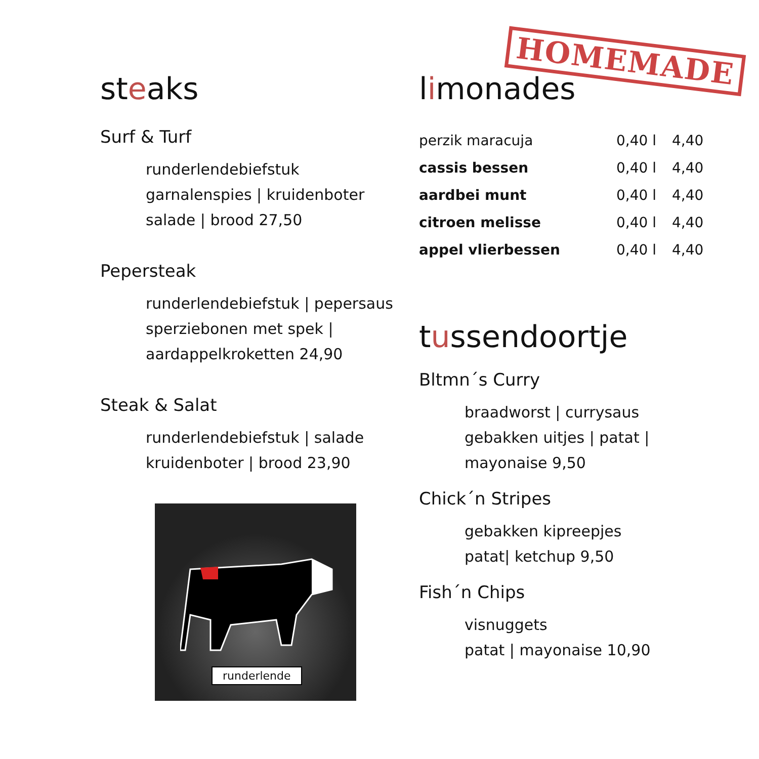HOMEMADE
steaks
Surf & Turf
runderlendebiefstuk
garnalenspies | kruidenboter
salade | brood 27,50
Pepersteak
runderlendebiefstuk | pepersaus
sperziebonen met spek |
aardappelkroketten 24,90
Steak & Salat
runderlendebiefstuk | salade
kruidenboter | brood 23,90
runderlende
limonades
| perzik maracuja | 0,40 l | 4,40 |
| cassis bessen | 0,40 l | 4,40 |
| aardbei munt | 0,40 l | 4,40 |
| citroen melisse | 0,40 l | 4,40 |
| appel vlierbessen | 0,40 l | 4,40 |
tussendoortje
Bltmn´s Curry
braadworst | currysaus
gebakken uitjes | patat |
mayonaise 9,50
Chick´n Stripes
gebakken kipreepjes
patat| ketchup 9,50
Fish´n Chips
visnuggets
patat | mayonaise 10,90